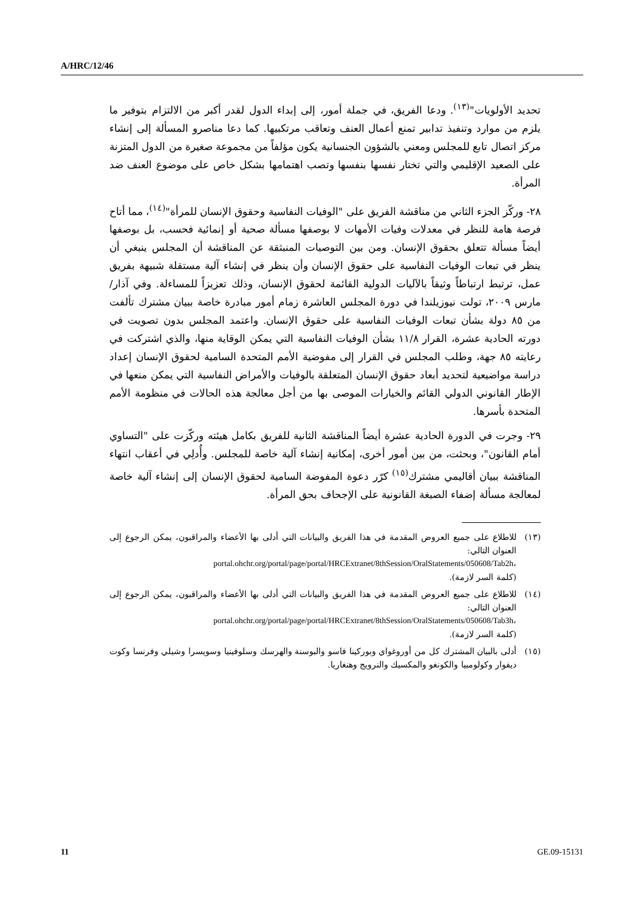A/HRC/12/46
تحديد الأولويات"<sup>(١٣)</sup>. ودعا الفريق، في جملة أمور، إلى إبداء الدول لقدر أكبر من الالتزام بتوفير ما يلزم من موارد وتنفيذ تدابير تمنع أعمال العنف وتعاقب مرتكبيها. كما دعا مناصرو المسألة إلى إنشاء مركز اتصال تابع للمجلس ومعني بالشؤون الجنسانية يكون مؤلفاً من مجموعة صغيرة من الدول المتزنة على الصعيد الإقليمي والتي تختار نفسها بنفسها وتصب اهتمامها بشكل خاص على موضوع العنف ضد المرأة.
٢٨- وركّز الجزء الثاني من مناقشة الفريق على "الوفيات النفاسية وحقوق الإنسان للمرأة"<sup>(١٤)</sup>، مما أتاح فرصة هامة للنظر في معدلات وفيات الأمهات لا بوصفها مسألة صحية أو إنمائية فحسب، بل بوصفها أيضاً مسألة تتعلق بحقوق الإنسان. ومن بين التوصيات المنبثقة عن المناقشة أن المجلس ينبغي أن ينظر في تبعات الوفيات النفاسية على حقوق الإنسان وأن ينظر في إنشاء آلية مستقلة شبيهة بفريق عمل، ترتبط ارتباطاً وثيقاً بالآليات الدولية القائمة لحقوق الإنسان، وذلك تعزيزاً للمساءلة. وفي آذار/مارس ٢٠٠٩، تولت نيوزيلندا في دورة المجلس العاشرة زمام أمور مبادرة خاصة ببيان مشترك تألفت من ٨٥ دولة بشأن تبعات الوفيات النفاسية على حقوق الإنسان. واعتمد المجلس بدون تصويت في دورته الحادية عشرة، القرار ١١/٨ بشأن الوفيات النفاسية التي يمكن الوقاية منها، والذي اشتركت في رعايته ٨٥ جهة، وطلب المجلس في القرار إلى مفوضية الأمم المتحدة السامية لحقوق الإنسان إعداد دراسة مواضيعية لتحديد أبعاد حقوق الإنسان المتعلقة بالوفيات والأمراض النفاسية التي يمكن منعها في الإطار القانوني الدولي القائم والخيارات الموصى بها من أجل معالجة هذه الحالات في منظومة الأمم المتحدة بأسرها.
٢٩- وجرت في الدورة الحادية عشرة أيضاً المناقشة الثانية للفريق بكامل هيئته وركّزت على "التساوي أمام القانون"، وبحثت، من بين أمور أخرى، إمكانية إنشاء آلية خاصة للمجلس. وأُدلِي في أعقاب انتهاء المناقشة ببيان أقاليمي مشترك<sup>(١٥)</sup> كرّر دعوة المفوضة السامية لحقوق الإنسان إلى إنشاء آلية خاصة لمعالجة مسألة إضفاء الصبغة القانونية على الإجحاف بحق المرأة.
(١٣) للاطلاع على جميع العروض المقدمة في هذا الفريق والبيانات التي أدلى بها الأعضاء والمراقبون، يمكن الرجوع إلى العنوان التالي:
portal.ohchr.org/portal/page/portal/HRCExtranet/8thSession/OralStatements/050608/Tab2h،
(كلمة السر لازمة).
(١٤) للاطلاع على جميع العروض المقدمة في هذا الفريق والبيانات التي أدلى بها الأعضاء والمراقبون، يمكن الرجوع إلى العنوان التالي:
portal.ohchr.org/portal/page/portal/HRCExtranet/8thSession/OralStatements/050608/Tab3h،
(كلمة السر لازمة).
(١٥) أدلى بالبيان المشترك كل من أوروغواي وبوركينا فاسو والبوسنة والهرسك وسلوفينيا وسويسرا وشيلي وفرنسا وكوت ديفوار وكولومبيا والكونغو والمكسيك والنرويج وهنغاريا.
11 GE.09-15131